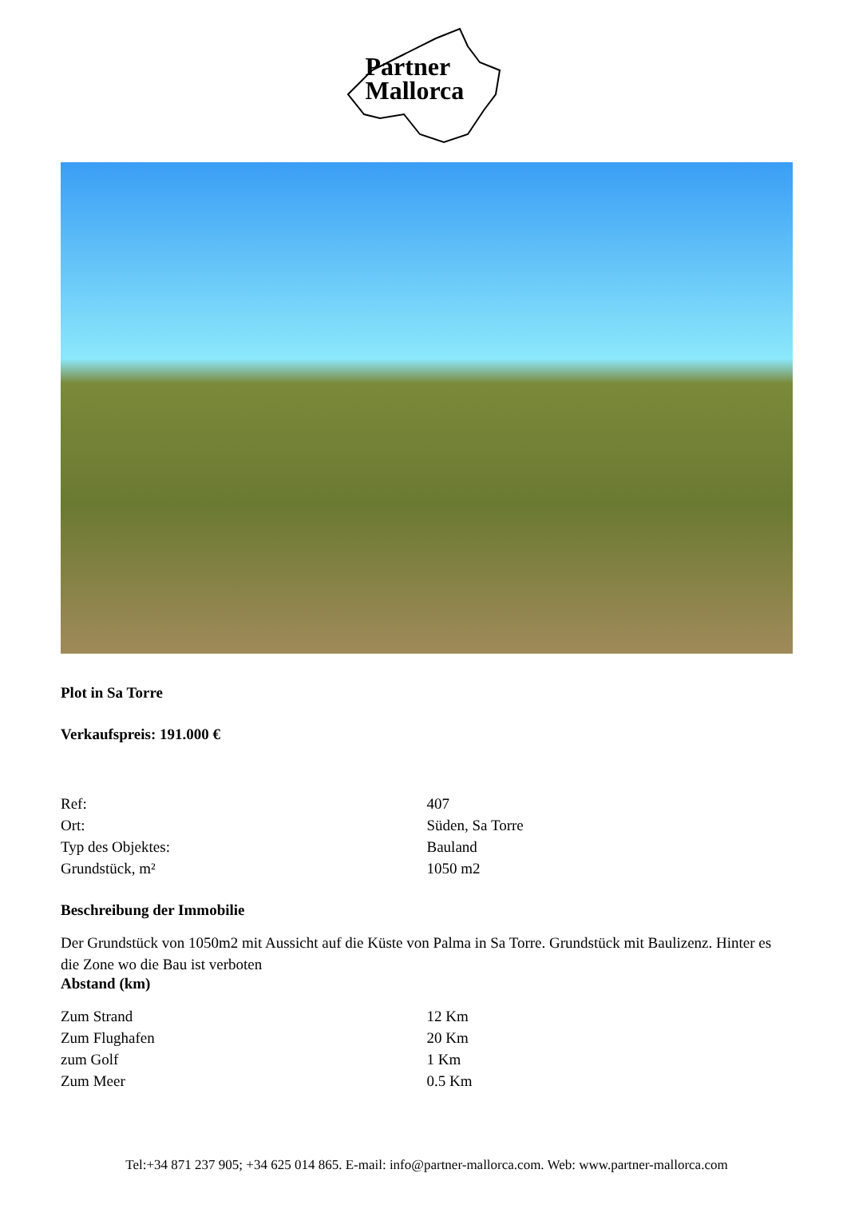Partner
Mallorca
Plot in Sa Torre
Verkaufspreis: 191.000 €
| Ref: | 407 |
| Ort: | Süden, Sa Torre |
| Typ des Objektes: | Bauland |
| Grundstück, m² | 1050 m2 |
Beschreibung der Immobilie
Der Grundstück von 1050m2 mit Aussicht auf die Küste von Palma in Sa Torre. Grundstück mit Baulizenz. Hinter es die Zone wo die Bau ist verboten
Abstand (km)
| Zum Strand | 12 Km |
| Zum Flughafen | 20 Km |
| zum Golf | 1 Km |
| Zum Meer | 0.5 Km |
Tel:+34 871 237 905; +34 625 014 865. E-mail: info@partner-mallorca.com. Web: www.partner-mallorca.com